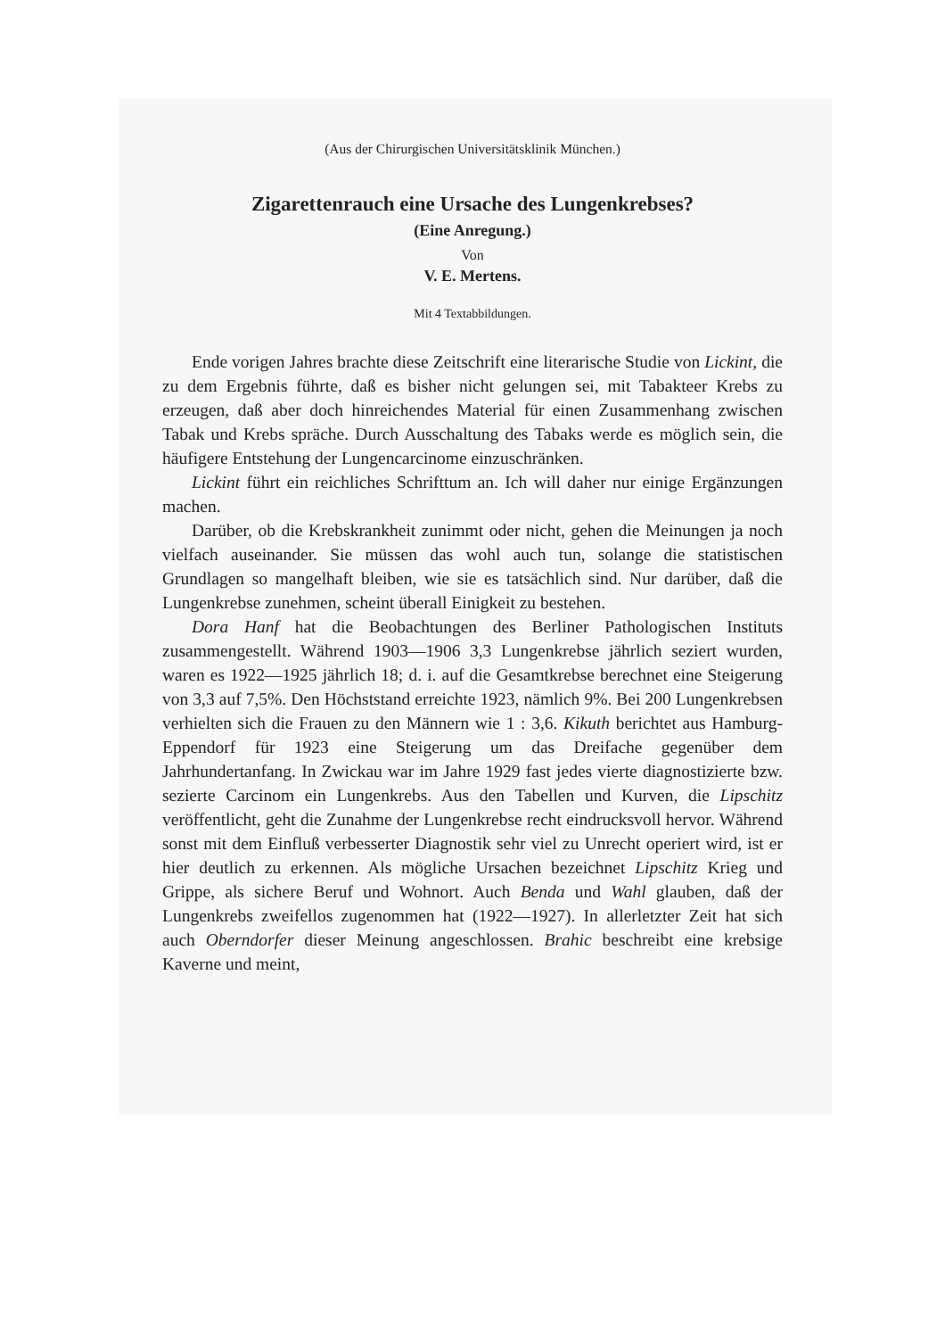(Aus der Chirurgischen Universitätsklinik München.)
Zigarettenrauch eine Ursache des Lungenkrebses?
(Eine Anregung.)
Von
V. E. Mertens.
Mit 4 Textabbildungen.
Ende vorigen Jahres brachte diese Zeitschrift eine literarische Studie von Lickint, die zu dem Ergebnis führte, daß es bisher nicht gelungen sei, mit Tabakteer Krebs zu erzeugen, daß aber doch hinreichendes Material für einen Zusammenhang zwischen Tabak und Krebs spräche. Durch Ausschaltung des Tabaks werde es möglich sein, die häufigere Entstehung der Lungencarcinome einzuschränken.
Lickint führt ein reichliches Schrifttum an. Ich will daher nur einige Ergänzungen machen.
Darüber, ob die Krebskrankheit zunimmt oder nicht, gehen die Meinungen ja noch vielfach auseinander. Sie müssen das wohl auch tun, solange die statistischen Grundlagen so mangelhaft bleiben, wie sie es tatsächlich sind. Nur darüber, daß die Lungenkrebse zunehmen, scheint überall Einigkeit zu bestehen.
Dora Hanf hat die Beobachtungen des Berliner Pathologischen Instituts zusammengestellt. Während 1903—1906 3,3 Lungenkrebse jährlich seziert wurden, waren es 1922—1925 jährlich 18; d. i. auf die Gesamtkrebse berechnet eine Steigerung von 3,3 auf 7,5%. Den Höchststand erreichte 1923, nämlich 9%. Bei 200 Lungenkrebsen verhielten sich die Frauen zu den Männern wie 1 : 3,6. Kikuth berichtet aus Hamburg-Eppendorf für 1923 eine Steigerung um das Dreifache gegenüber dem Jahrhundertanfang. In Zwickau war im Jahre 1929 fast jedes vierte diagnostizierte bzw. sezierte Carcinom ein Lungenkrebs. Aus den Tabellen und Kurven, die Lipschitz veröffentlicht, geht die Zunahme der Lungenkrebse recht eindrucksvoll hervor. Während sonst mit dem Einfluß verbesserter Diagnostik sehr viel zu Unrecht operiert wird, ist er hier deutlich zu erkennen. Als mögliche Ursachen bezeichnet Lipschitz Krieg und Grippe, als sichere Beruf und Wohnort. Auch Benda und Wahl glauben, daß der Lungenkrebs zweifellos zugenommen hat (1922—1927). In allerletzter Zeit hat sich auch Oberndorfer dieser Meinung angeschlossen. Brahic beschreibt eine krebsige Kaverne und meint,